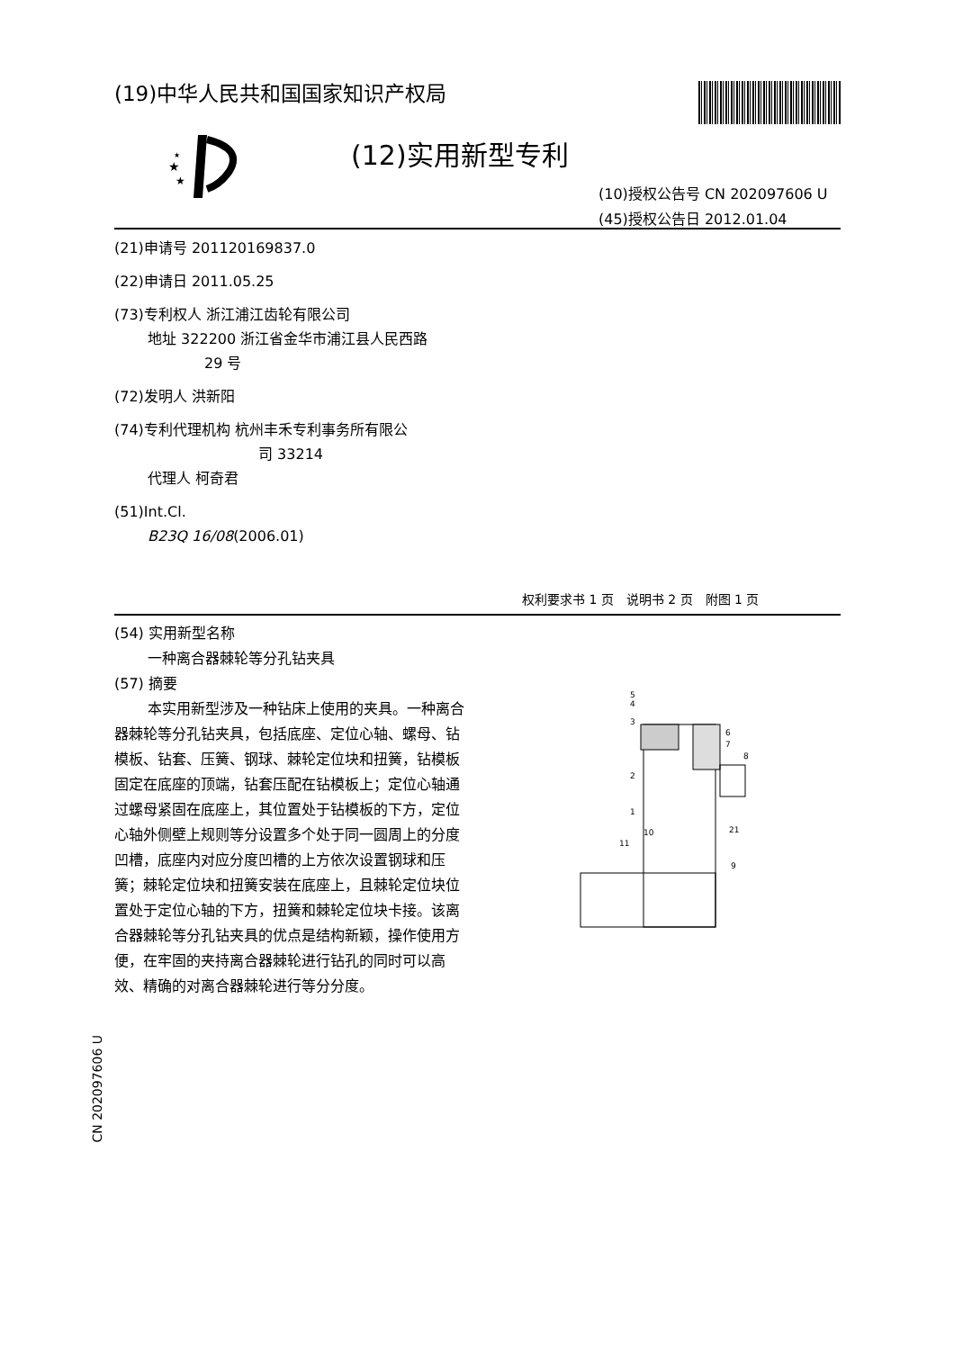(19)中华人民共和国国家知识产权局
★
★
★
(12)实用新型专利
(10)授权公告号 CN 202097606 U
(45)授权公告日 2012.01.04
(21)申请号 201120169837.0
(22)申请日 2011.05.25
(73)专利权人 浙江浦江齿轮有限公司
地址 322200 浙江省金华市浦江县人民西路
29 号
(72)发明人 洪新阳
(74)专利代理机构 杭州丰禾专利事务所有限公
司 33214
代理人 柯奇君
(51)Int.Cl.
B23Q 16/08(2006.01)
权利要求书 1 页　说明书 2 页　附图 1 页
(54) 实用新型名称
一种离合器棘轮等分孔钻夹具
(57) 摘要
本实用新型涉及一种钻床上使用的夹具。一种离合器棘轮等分孔钻夹具，包括底座、定位心轴、螺母、钻模板、钻套、压簧、钢球、棘轮定位块和扭簧，钻模板固定在底座的顶端，钻套压配在钻模板上；定位心轴通过螺母紧固在底座上，其位置处于钻模板的下方，定位心轴外侧壁上规则等分设置多个处于同一圆周上的分度凹槽，底座内对应分度凹槽的上方依次设置钢球和压簧；棘轮定位块和扭簧安装在底座上，且棘轮定位块位置处于定位心轴的下方，扭簧和棘轮定位块卡接。该离合器棘轮等分孔钻夹具的优点是结构新颖，操作使用方便，在牢固的夹持离合器棘轮进行钻孔的同时可以高效、精确的对离合器棘轮进行等分分度。
5
4
3
6
7
8
2
1
10
11
21
9
CN 202097606 U